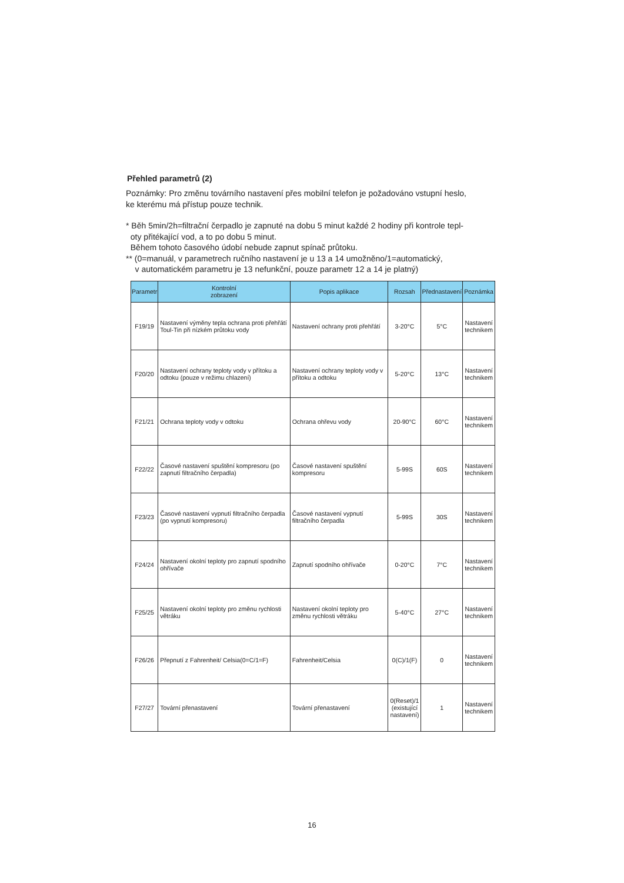Přehled parametrů (2)
Poznámky: Pro změnu továrního nastavení přes mobilní telefon je požadováno vstupní heslo,
ke kterému má přístup pouze technik.
* Běh 5min/2h=filtrační čerpadlo je zapnuté na dobu 5 minut každé 2 hodiny při kontrole tepl-
oty přitékající vod, a to po dobu 5 minut.
Během tohoto časového údobí nebude zapnut spínač průtoku.
** (0=manuál, v parametrech ručního nastavení je u 13 a 14 umožněno/1=automatický,
v automatickém parametru je 13 nefunkční, pouze parametr 12 a 14 je platný)
| Parametr | Kontrolní zobrazení | Popis aplikace | Rozsah | Přednastavení | Poznámka |
| --- | --- | --- | --- | --- | --- |
| F19/19 | Nastavení výměny tepla ochrana proti přehřátí Toul-Tin při nízkém průtoku vody | Nastavení ochrany proti přehřátí | 3-20°C | 5°C | Nastavení technikem |
| F20/20 | Nastavení ochrany teploty vody v přítoku a odtoku (pouze v režimu chlazení) | Nastavení ochrany teploty vody v přítoku a odtoku | 5-20°C | 13°C | Nastavení technikem |
| F21/21 | Ochrana teploty vody v odtoku | Ochrana ohřevu vody | 20-90°C | 60°C | Nastavení technikem |
| F22/22 | Časové nastavení spuštění kompresoru (po zapnutí filtračního čerpadla) | Časové nastavení spuštění kompresoru | 5-99S | 60S | Nastavení technikem |
| F23/23 | Časové nastavení vypnutí filtračního čerpadla (po vypnutí kompresoru) | Časové nastavení vypnutí filtračního čerpadla | 5-99S | 30S | Nastavení technikem |
| F24/24 | Nastavení okolní teploty pro zapnutí spodního ohřívače | Zapnutí spodního ohřívače | 0-20°C | 7°C | Nastavení technikem |
| F25/25 | Nastavení okolní teploty pro změnu rychlosti větráku | Nastavení okolní teploty pro změnu rychlosti větráku | 5-40°C | 27°C | Nastavení technikem |
| F26/26 | Přepnutí z Fahrenheit/ Celsia(0=C/1=F) | Fahrenheit/Celsia | 0(C)/1(F) | 0 | Nastavení technikem |
| F27/27 | Tovární přenastavení | Tovární přenastavení | 0(Reset)/1 (existující nastavení) | 1 | Nastavení technikem |
16